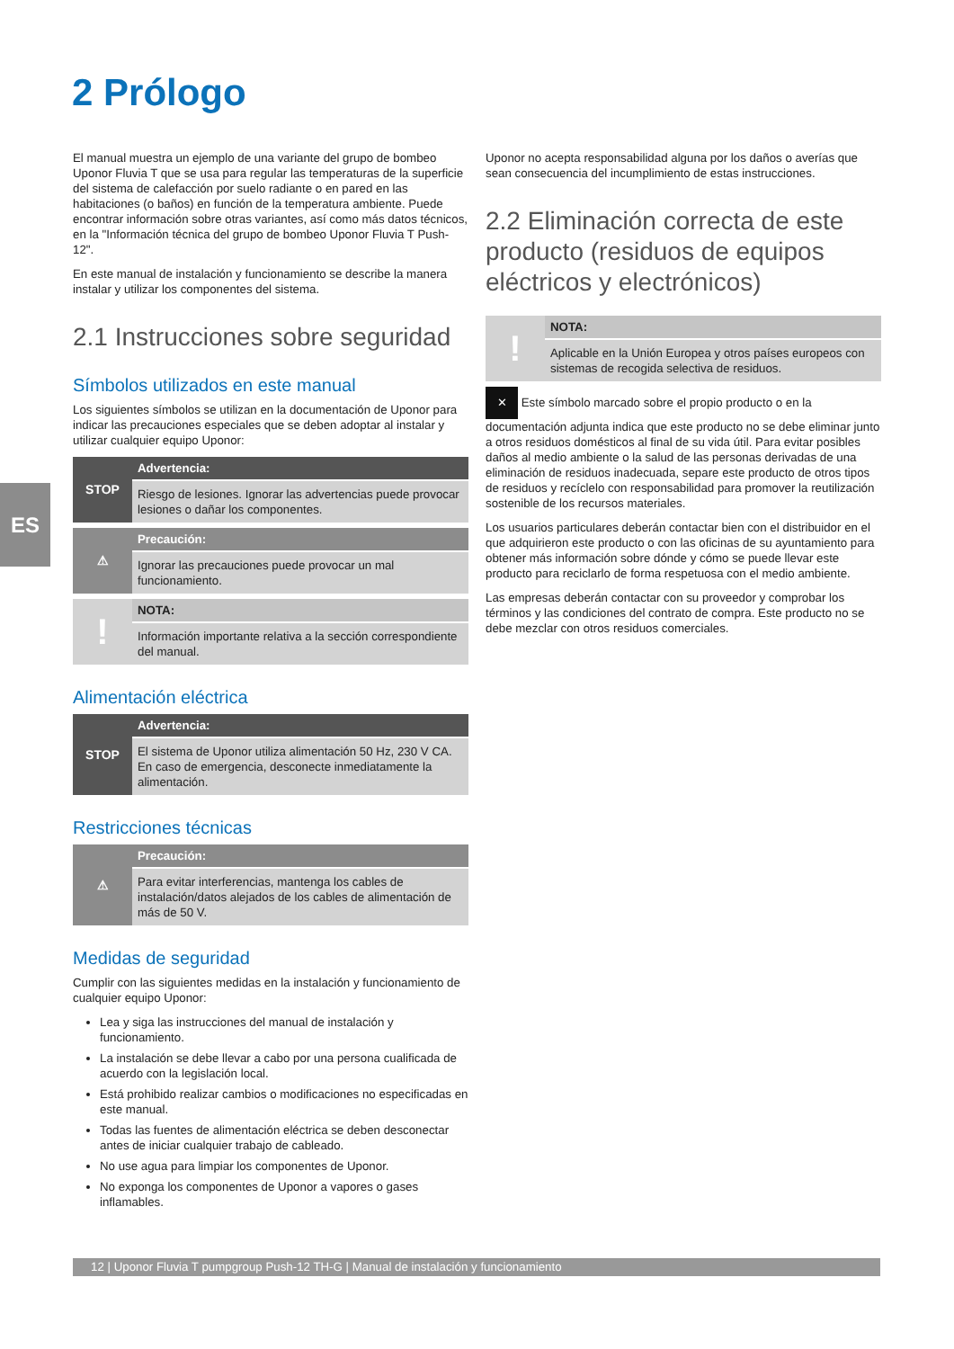2 Prólogo
ES
El manual muestra un ejemplo de una variante del grupo de bombeo Uponor Fluvia T que se usa para regular las temperaturas de la superficie del sistema de calefacción por suelo radiante o en pared en las habitaciones (o baños) en función de la temperatura ambiente. Puede encontrar información sobre otras variantes, así como más datos técnicos, en la "Información técnica del grupo de bombeo Uponor Fluvia T Push-12".
En este manual de instalación y funcionamiento se describe la manera instalar y utilizar los componentes del sistema.
2.1 Instrucciones sobre seguridad
Símbolos utilizados en este manual
Los siguientes símbolos se utilizan en la documentación de Uponor para indicar las precauciones especiales que se deben adoptar al instalar y utilizar cualquier equipo Uponor:
STOP
Advertencia:
Riesgo de lesiones. Ignorar las advertencias puede provocar lesiones o dañar los componentes.
⚠
Precaución:
Ignorar las precauciones puede provocar un mal funcionamiento.
!
NOTA:
Información importante relativa a la sección correspondiente del manual.
Alimentación eléctrica
STOP
Advertencia:
El sistema de Uponor utiliza alimentación 50 Hz, 230 V CA. En caso de emergencia, desconecte inmediatamente la alimentación.
Restricciones técnicas
⚠
Precaución:
Para evitar interferencias, mantenga los cables de instalación/datos alejados de los cables de alimentación de más de 50 V.
Medidas de seguridad
Cumplir con las siguientes medidas en la instalación y funcionamiento de cualquier equipo Uponor:
Lea y siga las instrucciones del manual de instalación y funcionamiento.
La instalación se debe llevar a cabo por una persona cualificada de acuerdo con la legislación local.
Está prohibido realizar cambios o modificaciones no especificadas en este manual.
Todas las fuentes de alimentación eléctrica se deben desconectar antes de iniciar cualquier trabajo de cableado.
No use agua para limpiar los componentes de Uponor.
No exponga los componentes de Uponor a vapores o gases inflamables.
Uponor no acepta responsabilidad alguna por los daños o averías que sean consecuencia del incumplimiento de estas instrucciones.
2.2 Eliminación correcta de este producto (residuos de equipos eléctricos y electrónicos)
!
NOTA:
Aplicable en la Unión Europea y otros países europeos con sistemas de recogida selectiva de residuos.
✕ Este símbolo marcado sobre el propio producto o en la documentación adjunta indica que este producto no se debe eliminar junto a otros residuos domésticos al final de su vida útil. Para evitar posibles daños al medio ambiente o la salud de las personas derivadas de una eliminación de residuos inadecuada, separe este producto de otros tipos de residuos y recíclelo con responsabilidad para promover la reutilización sostenible de los recursos materiales.
Los usuarios particulares deberán contactar bien con el distribuidor en el que adquirieron este producto o con las oficinas de su ayuntamiento para obtener más información sobre dónde y cómo se puede llevar este producto para reciclarlo de forma respetuosa con el medio ambiente.
Las empresas deberán contactar con su proveedor y comprobar los términos y las condiciones del contrato de compra. Este producto no se debe mezclar con otros residuos comerciales.
12 | Uponor Fluvia T pumpgroup Push-12 TH-G | Manual de instalación y funcionamiento